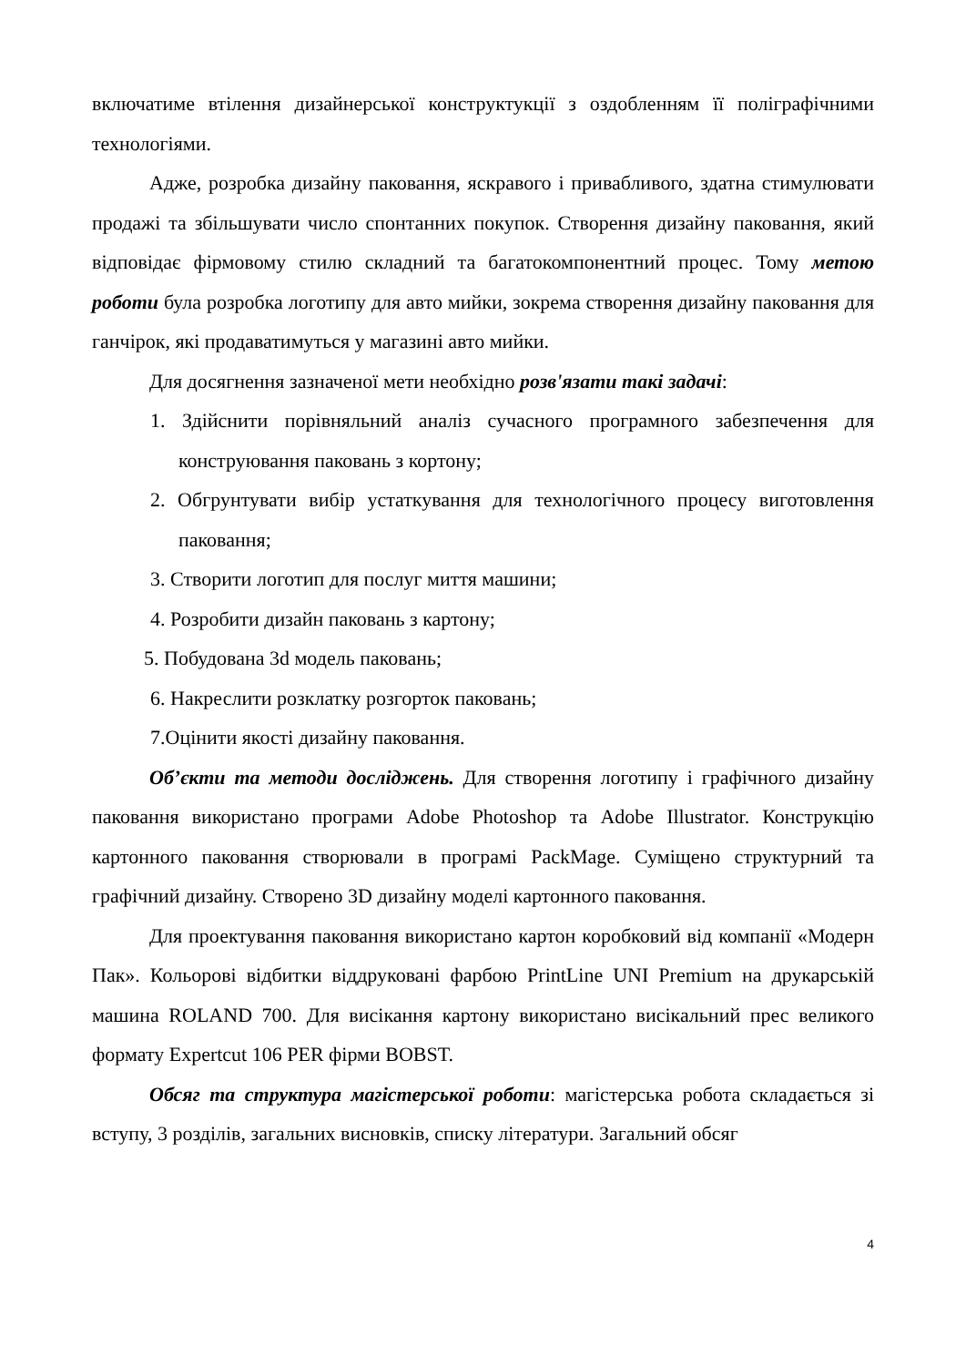включатиме втілення дизайнерської конструктукції з оздобленням її поліграфічними технологіями.
Адже, розробка дизайну паковання, яскравого і привабливого, здатна стимулювати продажі та збільшувати число спонтанних покупок. Створення дизайну паковання, який відповідає фірмовому стилю складний та багатокомпонентний процес. Тому метою роботи була розробка логотипу для авто мийки, зокрема створення дизайну паковання для ганчірок, які продаватимуться у магазині авто мийки.
Для досягнення зазначеної мети необхідно розв'язати такі задачі:
1. Здійснити порівняльний аналіз сучасного програмного забезпечення для конструювання паковань з кортону;
2. Обгрунтувати вибір устаткування для технологічного процесу виготовлення паковання;
3. Створити логотип для послуг миття машини;
4. Розробити дизайн паковань з картону;
5. Побудована 3d модель паковань;
6. Накреслити розклатку розгорток паковань;
7.Оцінити якості дизайну паковання.
Об’єкти та методи досліджень. Для створення логотипу і графічного дизайну паковання використано програми Adobe Photoshop та Adobe Illustrator. Конструкцію картонного паковання створювали в програмі PackMage. Суміщено структурний та графічний дизайну. Створено 3D дизайну моделі картонного паковання.
Для проектування паковання використано картон коробковий від компанії «Модерн Пак». Кольорові відбитки віддруковані фарбою PrintLine UNI Premium на друкарській машина ROLAND 700. Для висікання картону використано висікальний прес великого формату Expertcut 106 PER фірми BOBST.
Обсяг та структура магістерської роботи: магістерська робота складається зі вступу, 3 розділів, загальних висновків, списку літератури. Загальний обсяг
4